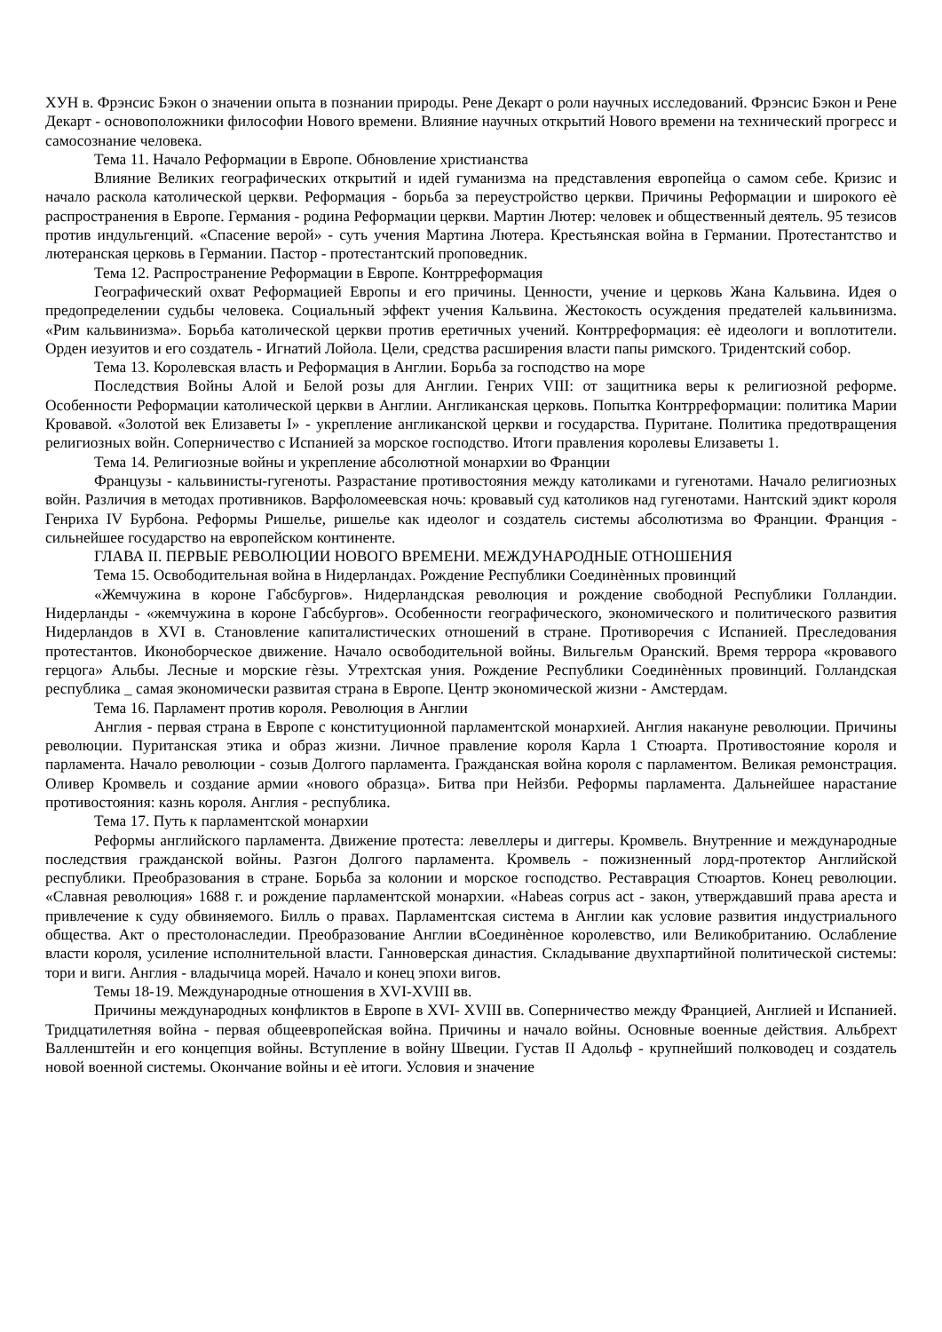XУН в. Фрэнсис Бэкон о значении опыта в познании природы. Рене Декарт о роли научных исследований. Фрэнсис Бэкон и Рене Декарт - основоположники философии Нового времени. Влияние научных открытий Нового времени на технический прогресс и самосознание человека.
Тема 11. Начало Реформации в Европе. Обновление христианства
Влияние Великих географических открытий и идей гуманизма на представления европейца о самом себе. Кризис и начало раскола католической церкви. Реформация - борьба за переустройство церкви. Причины Реформации и широкого еѐ распространения в Европе. Германия - родина Реформации церкви. Мартин Лютер: человек и общественный деятель. 95 тезисов против индульгенций. «Спасение верой» - суть учения Мартина Лютера. Крестьянская война в Германии. Протестантство и лютеранская церковь в Германии. Пастор - протестантский проповедник.
Тема 12. Распространение Реформации в Европе. Контрреформация
Географический охват Реформацией Европы и его причины. Ценности, учение и церковь Жана Кальвина. Идея о предопределении судьбы человека. Социальный эффект учения Кальвина. Жестокость осуждения предателей кальвинизма. «Рим кальвинизма». Борьба католической церкви против еретичных учений. Контрреформация: еѐ идеологи и воплотители. Орден иезуитов и его создатель - Игнатий Лойола. Цели, средства расширения власти папы римского. Тридентский собор.
Тема 13. Королевская власть и Реформация в Англии. Борьба за господство на море
Последствия Войны Алой и Белой розы для Англии. Генрих VIII: от защитника веры к религиозной реформе. Особенности Реформации католической церкви в Англии. Англиканская церковь. Попытка Контрреформации: политика Марии Кровавой. «Золотой век Елизаветы I» - укрепление англиканской церкви и государства. Пуритане. Политика предотвращения религиозных войн. Соперничество с Испанией за морское господство. Итоги правления королевы Елизаветы 1.
Тема 14. Религиозные войны и укрепление абсолютной монархии во Франции
Французы - кальвинисты-гугеноты. Разрастание противостояния между католиками и гугенотами. Начало религиозных войн. Различия в методах противников. Варфоломеевская ночь: кровавый суд католиков над гугенотами. Нантский эдикт короля Генриха IV Бурбона. Реформы Ришелье, ришелье как идеолог и создатель системы абсолютизма во Франции. Франция - сильнейшее государство на европейском континенте.
ГЛАВА II. ПЕРВЫЕ РЕВОЛЮЦИИ НОВОГО ВРЕМЕНИ. МЕЖДУНАРОДНЫЕ ОТНОШЕНИЯ
Тема 15. Освободительная война в Нидерландах. Рождение Республики Соединѐнных провинций
«Жемчужина в короне Габсбургов». Нидерландская революция и рождение свободной Республики Голландии. Нидерланды - «жемчужина в короне Габсбургов». Особенности географического, экономического и политического развития Нидерландов в XVI в. Становление капиталистических отношений в стране. Противоречия с Испанией. Преследования протестантов. Иконоборческое движение. Начало освободительной войны. Вильгельм Оранский. Время террора «кровавого герцога» Альбы. Лесные и морские гѐзы. Утрехтская уния. Рождение Республики Соединѐнных провинций. Голландская республика _ самая экономически развитая страна в Европе. Центр экономической жизни - Амстердам.
Тема 16. Парламент против короля. Революция в Англии
Англия - первая страна в Европе с конституционной парламентской монархией. Англия накануне революции. Причины революции. Пуританская этика и образ жизни. Личное правление короля Карла 1 Стюарта. Противостояние короля и парламента. Начало революции - созыв Долгого парламента. Гражданская война короля с парламентом. Великая ремонстрация. Оливер Кромвель и создание армии «нового образца». Битва при Нейзби. Реформы парламента. Дальнейшее нарастание противостояния: казнь короля. Англия - республика.
Тема 17. Путь к парламентской монархии
Реформы английского парламента. Движение протеста: левеллеры и диггеры. Кромвель. Внутренние и международные последствия гражданской войны. Разгон Долгого парламента. Кромвель - пожизненный лорд-протектор Английской республики. Преобразования в стране. Борьба за колонии и морское господство. Реставрация Стюартов. Конец революции. «Славная революция» 1688 г. и рождение парламентской монархии. «Habeas corpus act - закон, утверждавший права ареста и привлечение к суду обвиняемого. Билль о правах. Парламентская система в Англии как условие развития индустриального общества. Акт о престолонаследии. Преобразование Англии вСоединѐнное королевство, или Великобританию. Ослабление власти короля, усиление исполнительной власти. Ганноверская династия. Складывание двухпартийной политической системы: тори и виги. Англия - владычица морей. Начало и конец эпохи вигов.
Темы 18-19. Международные отношения в XVI-XVIII вв.
Причины международных конфликтов в Европе в XVI- XVIII вв. Соперничество между Францией, Англией и Испанией. Тридцатилетняя война - первая общеевропейская война. Причины и начало войны. Основные военные действия. Альбрехт Валленштейн и его концепция войны. Вступление в войну Швеции. Густав II Адольф - крупнейший полководец и создатель новой военной системы. Окончание войны и еѐ итоги. Условия и значение